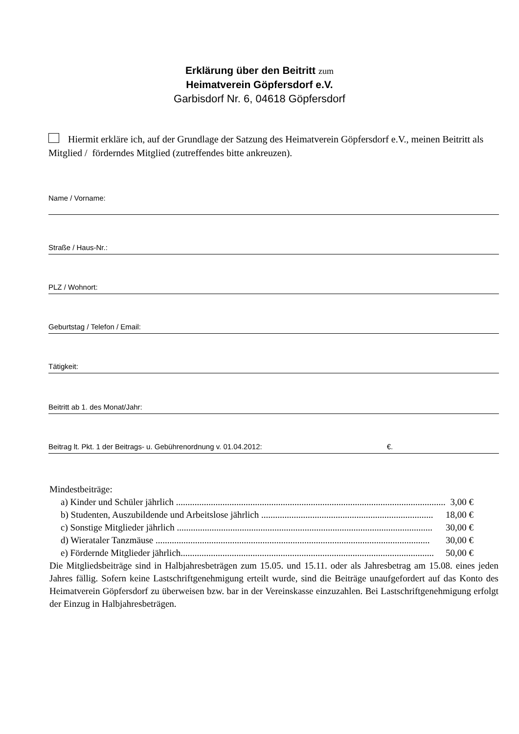Erklärung über den Beitritt zum
Heimatverein Göpfersdorf e.V.
Garbisdorf Nr. 6, 04618 Göpfersdorf
Hiermit erkläre ich, auf der Grundlage der Satzung des Heimatverein Göpfersdorf e.V., meinen Beitritt als Mitglied / förderndes Mitglied (zutreffendes bitte ankreuzen).
Name / Vorname:
Straße / Haus-Nr.:
PLZ / Wohnort:
Geburtstag / Telefon / Email:
Tätigkeit:
Beitritt ab 1. des Monat/Jahr:
Beitrag lt. Pkt. 1 der Beitrags- u. Gebührenordnung v. 01.04.2012: €.
Mindestbeiträge:
a) Kinder und Schüler jährlich .................................................................................................................... 3,00 €
b) Studenten, Auszubildende und Arbeitslose jährlich .......................................................................... 18,00 €
c) Sonstige Mitglieder jährlich .............................................................................................................. 30,00 €
d) Wierataler Tanzmäuse ...................................................................................................................... 30,00 €
e) Fördernde Mitglieder jährlich............................................................................................................. 50,00 €
Die Mitgliedsbeiträge sind in Halbjahresbeträgen zum 15.05. und 15.11. oder als Jahresbetrag am 15.08. eines jeden Jahres fällig. Sofern keine Lastschriftgenehmigung erteilt wurde, sind die Beiträge unaufgefordert auf das Konto des Heimatverein Göpfersdorf zu überweisen bzw. bar in der Vereinskasse einzuzahlen. Bei Lastschriftgenehmigung erfolgt der Einzug in Halbjahresbeträgen.